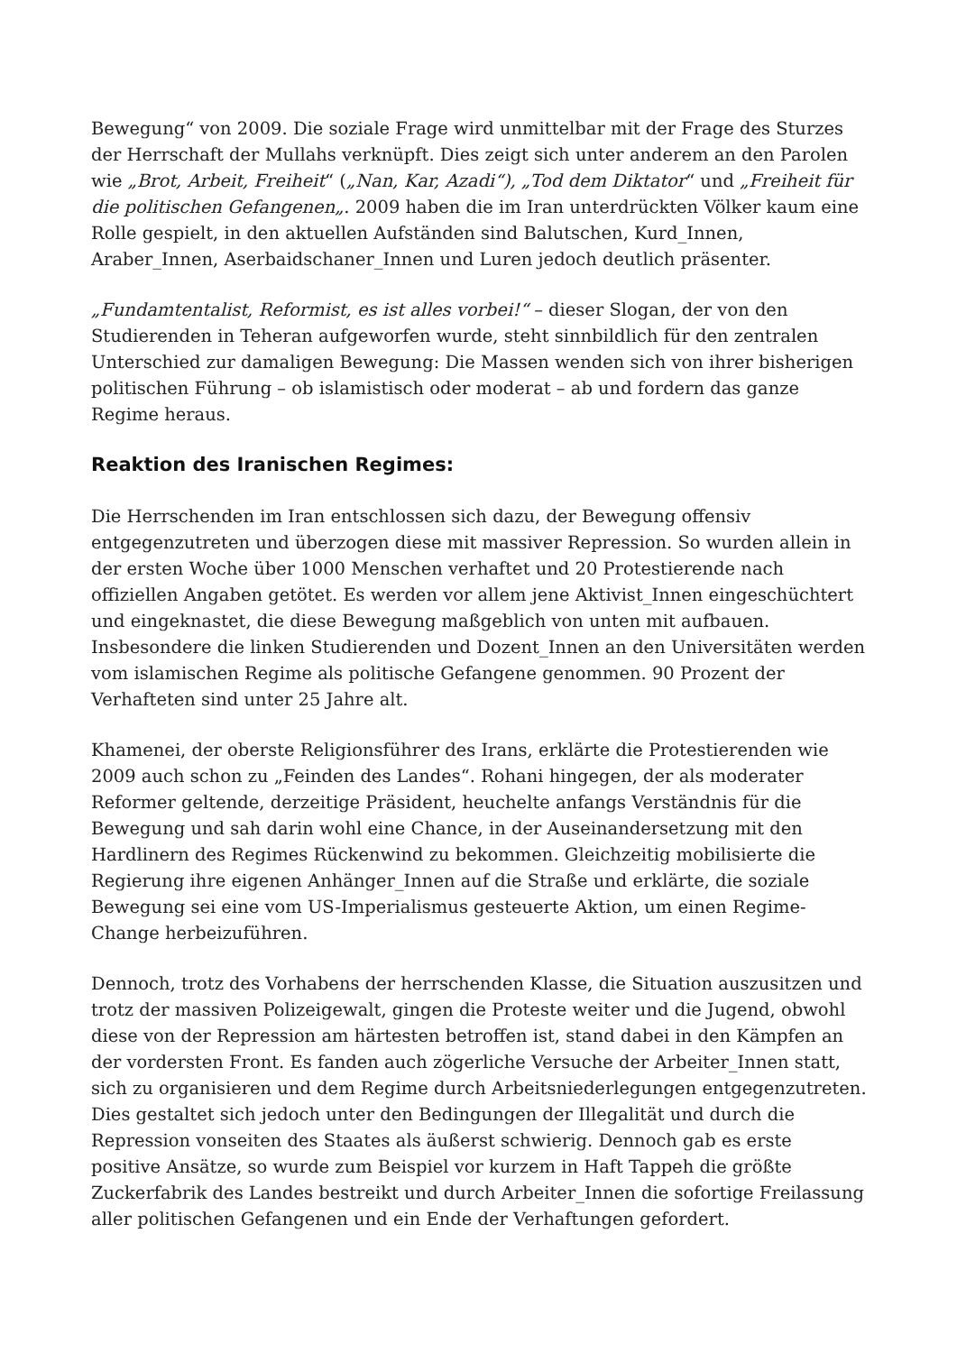Bewegung“ von 2009. Die soziale Frage wird unmittelbar mit der Frage des Sturzes der Herrschaft der Mullahs verknüpft. Dies zeigt sich unter anderem an den Parolen wie „Brot, Arbeit, Freiheit“ („Nan, Kar, Azadi“), „Tod dem Diktator“ und „Freiheit für die politischen Gefangenen„. 2009 haben die im Iran unterdrückten Völker kaum eine Rolle gespielt, in den aktuellen Aufständen sind Balutschen, Kurd_Innen, Araber_Innen, Aserbaidschaner_Innen und Luren jedoch deutlich präsenter.
„Fundamtentalist, Reformist, es ist alles vorbei!“ – dieser Slogan, der von den Studierenden in Teheran aufgeworfen wurde, steht sinnbildlich für den zentralen Unterschied zur damaligen Bewegung: Die Massen wenden sich von ihrer bisherigen politischen Führung – ob islamistisch oder moderat – ab und fordern das ganze Regime heraus.
Reaktion des Iranischen Regimes:
Die Herrschenden im Iran entschlossen sich dazu, der Bewegung offensiv entgegenzutreten und überzogen diese mit massiver Repression. So wurden allein in der ersten Woche über 1000 Menschen verhaftet und 20 Protestierende nach offiziellen Angaben getötet. Es werden vor allem jene Aktivist_Innen eingeschüchtert und eingeknastet, die diese Bewegung maßgeblich von unten mit aufbauen. Insbesondere die linken Studierenden und Dozent_Innen an den Universitäten werden vom islamischen Regime als politische Gefangene genommen. 90 Prozent der Verhafteten sind unter 25 Jahre alt.
Khamenei, der oberste Religionsführer des Irans, erklärte die Protestierenden wie 2009 auch schon zu „Feinden des Landes“. Rohani hingegen, der als moderater Reformer geltende, derzeitige Präsident, heuchelte anfangs Verständnis für die Bewegung und sah darin wohl eine Chance, in der Auseinandersetzung mit den Hardlinern des Regimes Rückenwind zu bekommen. Gleichzeitig mobilisierte die Regierung ihre eigenen Anhänger_Innen auf die Straße und erklärte, die soziale Bewegung sei eine vom US-Imperialismus gesteuerte Aktion, um einen Regime-Change herbeizuführen.
Dennoch, trotz des Vorhabens der herrschenden Klasse, die Situation auszusitzen und trotz der massiven Polizeigewalt, gingen die Proteste weiter und die Jugend, obwohl diese von der Repression am härtesten betroffen ist, stand dabei in den Kämpfen an der vordersten Front. Es fanden auch zögerliche Versuche der Arbeiter_Innen statt, sich zu organisieren und dem Regime durch Arbeitsniederlegungen entgegenzutreten. Dies gestaltet sich jedoch unter den Bedingungen der Illegalität und durch die Repression vonseiten des Staates als äußerst schwierig. Dennoch gab es erste positive Ansätze, so wurde zum Beispiel vor kurzem in Haft Tappeh die größte Zuckerfabrik des Landes bestreikt und durch Arbeiter_Innen die sofortige Freilassung aller politischen Gefangenen und ein Ende der Verhaftungen gefordert.